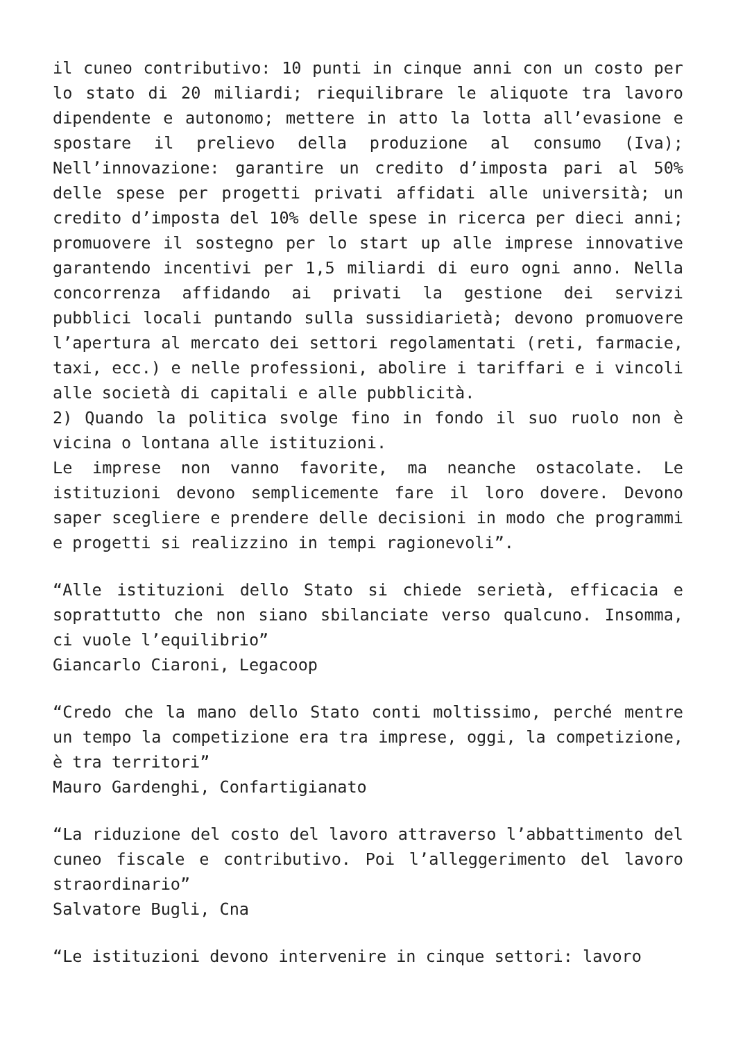il cuneo contributivo: 10 punti in cinque anni con un costo per lo stato di 20 miliardi; riequilibrare le aliquote tra lavoro dipendente e autonomo; mettere in atto la lotta all’evasione e spostare il prelievo della produzione al consumo (Iva); Nell’innovazione: garantire un credito d’imposta pari al 50% delle spese per progetti privati affidati alle università; un credito d’imposta del 10% delle spese in ricerca per dieci anni; promuovere il sostegno per lo start up alle imprese innovative garantendo incentivi per 1,5 miliardi di euro ogni anno. Nella concorrenza affidando ai privati la gestione dei servizi pubblici locali puntando sulla sussidiarietà; devono promuovere l’apertura al mercato dei settori regolamentati (reti, farmacie, taxi, ecc.) e nelle professioni, abolire i tariffari e i vincoli alle società di capitali e alle pubblicità.
2) Quando la politica svolge fino in fondo il suo ruolo non è vicina o lontana alle istituzioni.
Le imprese non vanno favorite, ma neanche ostacolate. Le istituzioni devono semplicemente fare il loro dovere. Devono saper scegliere e prendere delle decisioni in modo che programmi e progetti si realizzino in tempi ragionevoli”.
“Alle istituzioni dello Stato si chiede serietà, efficacia e soprattutto che non siano sbilanciate verso qualcuno. Insomma, ci vuole l’equilibrio”
Giancarlo Ciaroni, Legacoop
“Credo che la mano dello Stato conti moltissimo, perché mentre un tempo la competizione era tra imprese, oggi, la competizione, è tra territori”
Mauro Gardenghi, Confartigianato
“La riduzione del costo del lavoro attraverso l’abbattimento del cuneo fiscale e contributivo. Poi l’alleggerimento del lavoro straordinario”
Salvatore Bugli, Cna
“Le istituzioni devono intervenire in cinque settori: lavoro